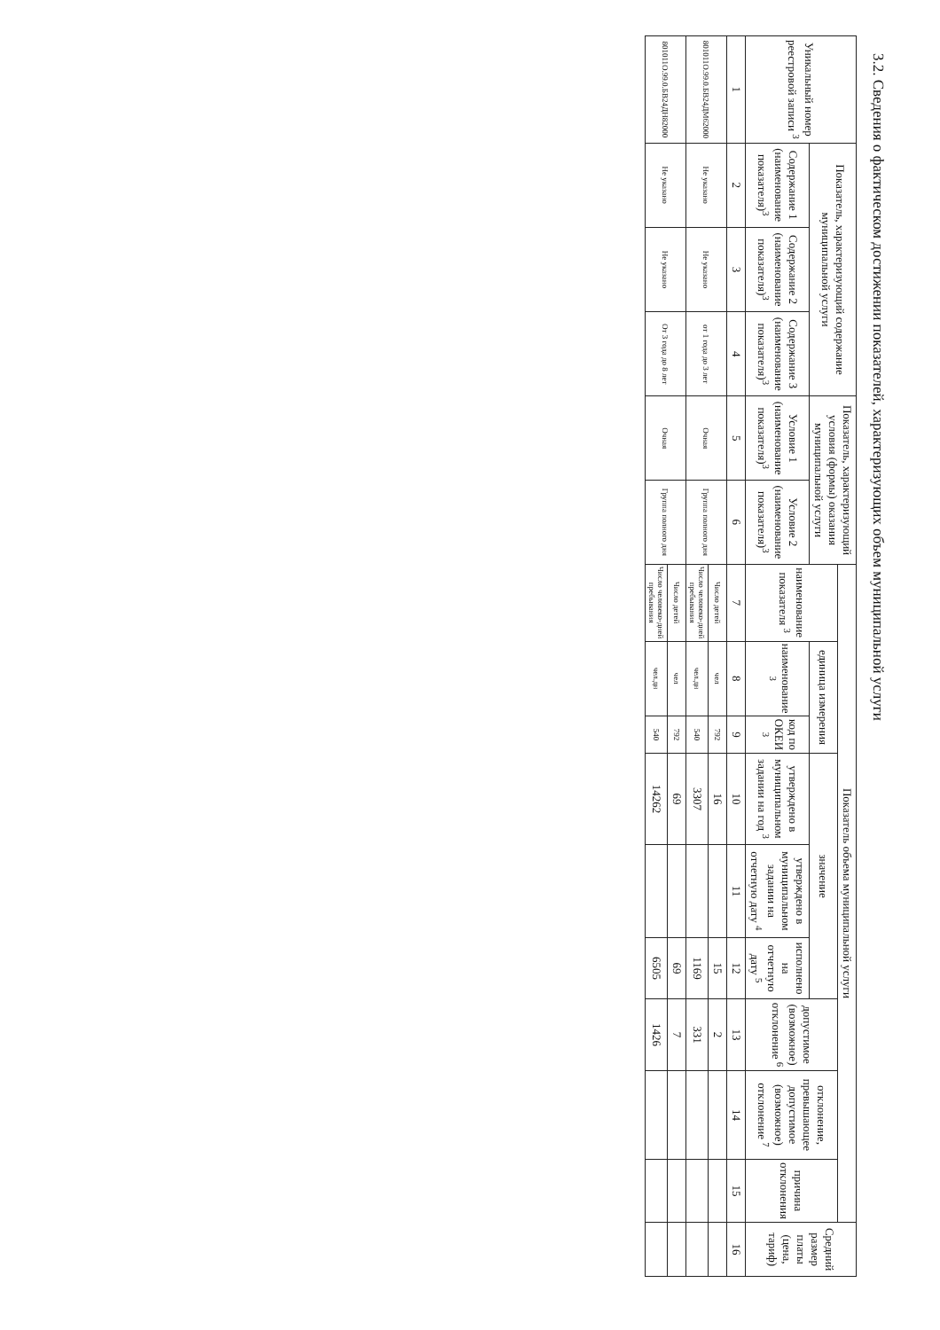3.2. Сведения о фактическом достижении показателей, характеризующих объем муниципальной услуги
| Уникальный номер реестровой записи <sup>3</sup> | Показатель, характеризующий содержание муниципальной услуги | | | Показатель, характеризующий условия (формы) оказания муниципальной услуги | | Показатель объема муниципальной услуги | | | | | | | | | Средний размер платы (цена, тариф) |
| --- | --- | --- | --- | --- | --- | --- | --- | --- | --- | --- | --- | --- | --- | --- | --- |
| | | | | | | наименование показателя <sup>3</sup> | единица измерения | | значение | | | допустимое (возможное) отклонение <sup>6</sup> | отклонение, превышающее допустимое (возможное) отклонение <sup>7</sup> | причина отклонения | |
| | Содержание 1 (наименование показателя)<sup>3</sup> | Содержание 2 (наименование показателя)<sup>3</sup> | Содержание 3 (наименование показателя)<sup>3</sup> | Условие 1 (наименование показателя)<sup>3</sup> | Условие 2 (наименование показателя)<sup>3</sup> | | наименование <sup>3</sup> | код по ОКЕИ <sup>3</sup> | утверждено в муниципальном задании на год <sup>3</sup> | утверждено в муниципальном задании на отчетную дату <sup>4</sup> | исполнено на отчетную дату <sup>5</sup> | | | | |
| 1 | 2 | 3 | 4 | 5 | 6 | 7 | 8 | 9 | 10 | 11 | 12 | 13 | 14 | 15 | 16 |
| 801011О.99.0.БВ24ДМ62000 | Не указано | Не указано | от 1 года до 3 лет | Очная | Группа полного дня | Число детей | чел | 792 | 16 | | 15 | 2 | | | |
| | | | | | | Число человеко-дней пребывания | чел.дн | 540 | 3307 | | 1169 | 331 | | | |
| 801011О.99.0.БВ24ДН82000 | Не указано | Не указано | От 3 года до 8 лет | Очная | Группа полного дня | Число детей | чел | 792 | 69 | | 69 | 7 | | | |
| | | | | | | Число человеко-дней пребывания | чел.дн | 540 | 14262 | | 6505 | 1426 | | | |